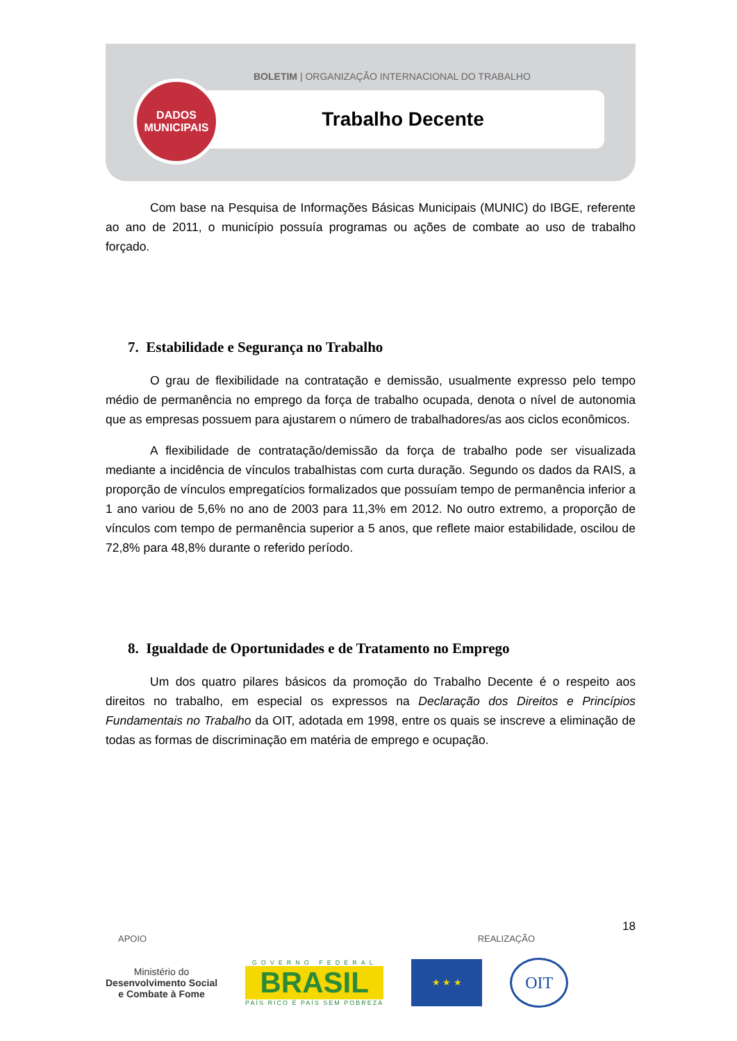BOLETIM | ORGANIZAÇÃO INTERNACIONAL DO TRABALHO
Trabalho Decente
DADOS
MUNICIPAIS
Com base na Pesquisa de Informações Básicas Municipais (MUNIC) do IBGE, referente ao ano de 2011, o município possuía programas ou ações de combate ao uso de trabalho forçado.
7. Estabilidade e Segurança no Trabalho
O grau de flexibilidade na contratação e demissão, usualmente expresso pelo tempo médio de permanência no emprego da força de trabalho ocupada, denota o nível de autonomia que as empresas possuem para ajustarem o número de trabalhadores/as aos ciclos econômicos.
A flexibilidade de contratação/demissão da força de trabalho pode ser visualizada mediante a incidência de vínculos trabalhistas com curta duração. Segundo os dados da RAIS, a proporção de vínculos empregatícios formalizados que possuíam tempo de permanência inferior a 1 ano variou de 5,6% no ano de 2003 para 11,3% em 2012. No outro extremo, a proporção de vínculos com tempo de permanência superior a 5 anos, que reflete maior estabilidade, oscilou de 72,8% para 48,8% durante o referido período.
8. Igualdade de Oportunidades e de Tratamento no Emprego
Um dos quatro pilares básicos da promoção do Trabalho Decente é o respeito aos direitos no trabalho, em especial os expressos na Declaração dos Direitos e Princípios Fundamentais no Trabalho da OIT, adotada em 1998, entre os quais se inscreve a eliminação de todas as formas de discriminação em matéria de emprego e ocupação.
18
APOIO REALIZAÇÃO
Ministério do
Desenvolvimento Social
e Combate à Fome
GOVERNO FEDERAL
BRASIL
PAÍS RICO É PAÍS SEM POBREZA
★ ★ ★
OIT